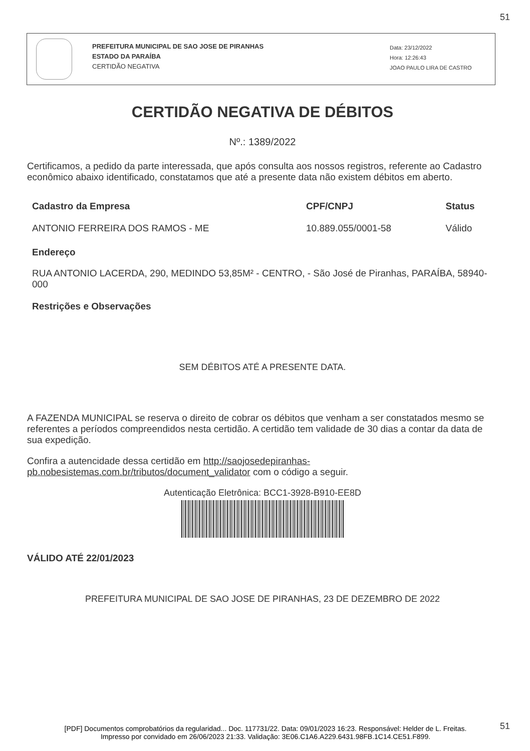51
PREFEITURA MUNICIPAL DE SAO JOSE DE PIRANHAS
ESTADO DA PARAÍBA
CERTIDÃO NEGATIVA
Data: 23/12/2022
Hora: 12:26:43
JOAO PAULO LIRA DE CASTRO
CERTIDÃO NEGATIVA DE DÉBITOS
Nº.: 1389/2022
Certificamos, a pedido da parte interessada, que após consulta aos nossos registros, referente ao Cadastro econômico abaixo identificado, constatamos que até a presente data não existem débitos em aberto.
| Cadastro da Empresa | CPF/CNPJ | Status |
| --- | --- | --- |
| ANTONIO FERREIRA DOS RAMOS - ME | 10.889.055/0001-58 | Válido |
Endereço
RUA ANTONIO LACERDA, 290, MEDINDO 53,85M² - CENTRO, - São José de Piranhas, PARAÍBA, 58940-000
Restrições e Observações
SEM DÉBITOS ATÉ A PRESENTE DATA.
A FAZENDA MUNICIPAL se reserva o direito de cobrar os débitos que venham a ser constatados mesmo se referentes a períodos compreendidos nesta certidão. A certidão tem validade de 30 dias a contar da data de sua expedição.
Confira a autencidade dessa certidão em http://saojosedepiranhas-pb.nobesistemas.com.br/tributos/document_validator com o código a seguir.
Autenticação Eletrônica: BCC1-3928-B910-EE8D
VÁLIDO ATÉ 22/01/2023
PREFEITURA MUNICIPAL DE SAO JOSE DE PIRANHAS, 23 DE DEZEMBRO DE 2022
51
[PDF] Documentos comprobatórios da regularidad... Doc. 117731/22. Data: 09/01/2023 16:23. Responsável: Helder de L. Freitas.
Impresso por convidado em 26/06/2023 21:33. Validação: 3E06.C1A6.A229.6431.98FB.1C14.CE51.F899.